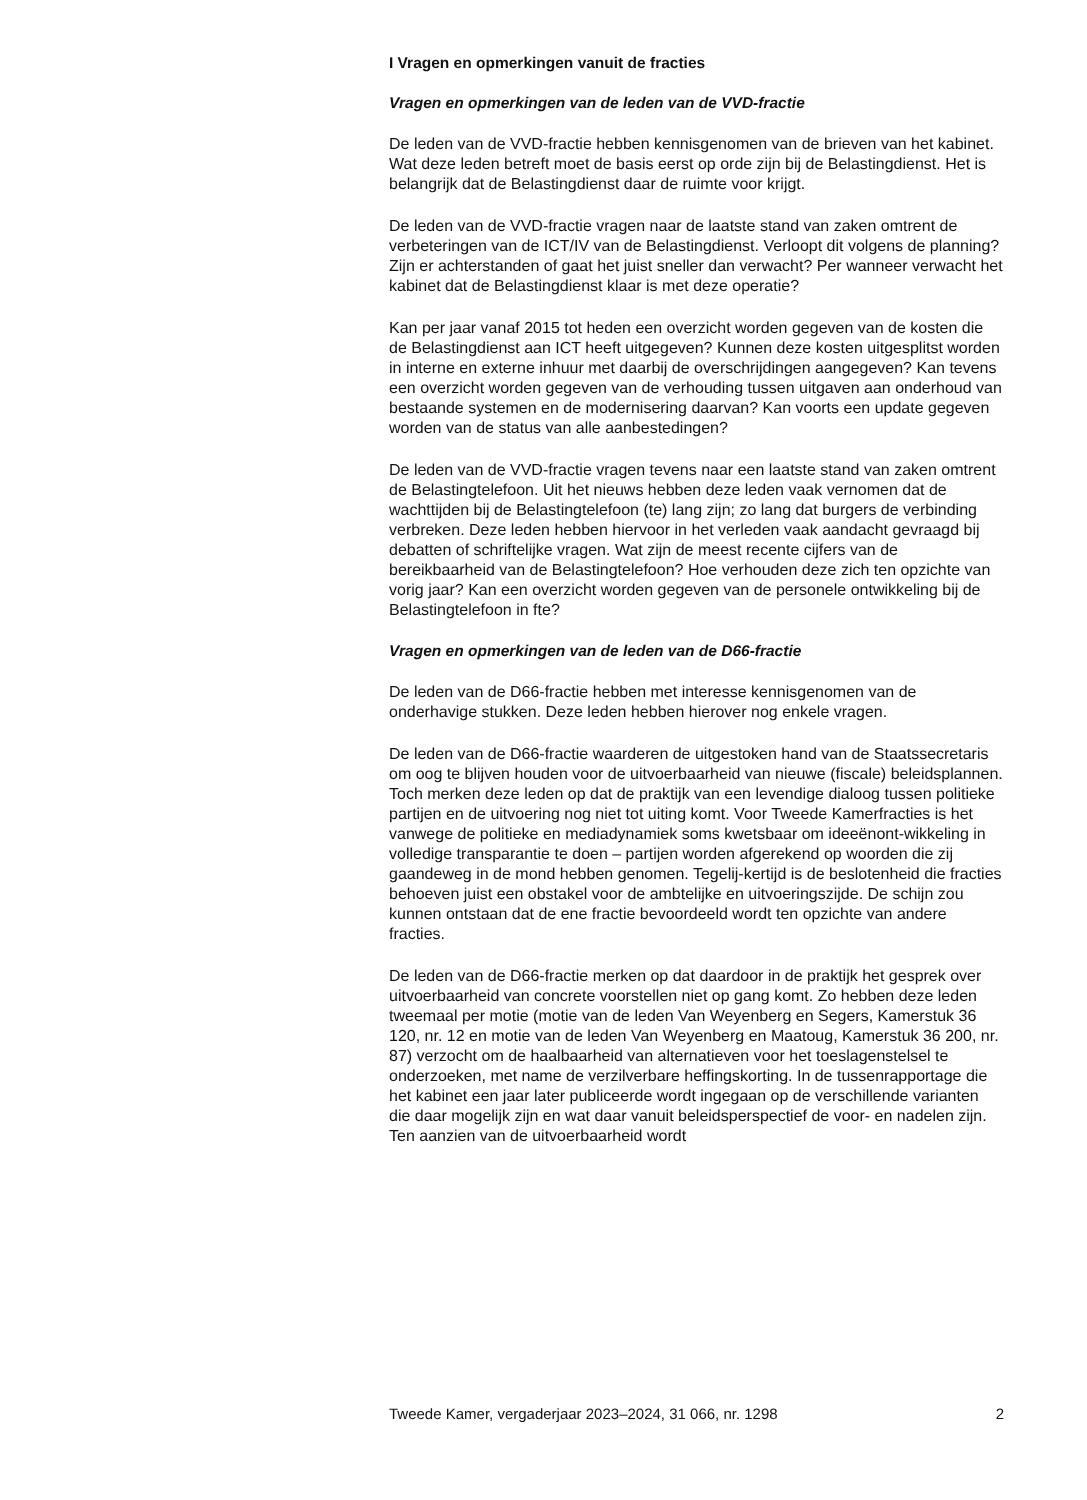I Vragen en opmerkingen vanuit de fracties
Vragen en opmerkingen van de leden van de VVD-fractie
De leden van de VVD-fractie hebben kennisgenomen van de brieven van het kabinet. Wat deze leden betreft moet de basis eerst op orde zijn bij de Belastingdienst. Het is belangrijk dat de Belastingdienst daar de ruimte voor krijgt.
De leden van de VVD-fractie vragen naar de laatste stand van zaken omtrent de verbeteringen van de ICT/IV van de Belastingdienst. Verloopt dit volgens de planning? Zijn er achterstanden of gaat het juist sneller dan verwacht? Per wanneer verwacht het kabinet dat de Belastingdienst klaar is met deze operatie?
Kan per jaar vanaf 2015 tot heden een overzicht worden gegeven van de kosten die de Belastingdienst aan ICT heeft uitgegeven? Kunnen deze kosten uitgesplitst worden in interne en externe inhuur met daarbij de overschrijdingen aangegeven? Kan tevens een overzicht worden gegeven van de verhouding tussen uitgaven aan onderhoud van bestaande systemen en de modernisering daarvan? Kan voorts een update gegeven worden van de status van alle aanbestedingen?
De leden van de VVD-fractie vragen tevens naar een laatste stand van zaken omtrent de Belastingtelefoon. Uit het nieuws hebben deze leden vaak vernomen dat de wachttijden bij de Belastingtelefoon (te) lang zijn; zo lang dat burgers de verbinding verbreken. Deze leden hebben hiervoor in het verleden vaak aandacht gevraagd bij debatten of schriftelijke vragen. Wat zijn de meest recente cijfers van de bereikbaarheid van de Belastingtelefoon? Hoe verhouden deze zich ten opzichte van vorig jaar? Kan een overzicht worden gegeven van de personele ontwikkeling bij de Belastingtelefoon in fte?
Vragen en opmerkingen van de leden van de D66-fractie
De leden van de D66-fractie hebben met interesse kennisgenomen van de onderhavige stukken. Deze leden hebben hierover nog enkele vragen.
De leden van de D66-fractie waarderen de uitgestoken hand van de Staatssecretaris om oog te blijven houden voor de uitvoerbaarheid van nieuwe (fiscale) beleidsplannen. Toch merken deze leden op dat de praktijk van een levendige dialoog tussen politieke partijen en de uitvoering nog niet tot uiting komt. Voor Tweede Kamerfracties is het vanwege de politieke en mediadynamiek soms kwetsbaar om ideeënont-wikkeling in volledige transparantie te doen – partijen worden afgerekend op woorden die zij gaandeweg in de mond hebben genomen. Tegelij-kertijd is de beslotenheid die fracties behoeven juist een obstakel voor de ambtelijke en uitvoeringszijde. De schijn zou kunnen ontstaan dat de ene fractie bevoordeeld wordt ten opzichte van andere fracties.
De leden van de D66-fractie merken op dat daardoor in de praktijk het gesprek over uitvoerbaarheid van concrete voorstellen niet op gang komt. Zo hebben deze leden tweemaal per motie (motie van de leden Van Weyenberg en Segers, Kamerstuk 36 120, nr. 12 en motie van de leden Van Weyenberg en Maatoug, Kamerstuk 36 200, nr. 87) verzocht om de haalbaarheid van alternatieven voor het toeslagenstelsel te onderzoeken, met name de verzilverbare heffingskorting. In de tussenrapportage die het kabinet een jaar later publiceerde wordt ingegaan op de verschillende varianten die daar mogelijk zijn en wat daar vanuit beleidsperspectief de voor- en nadelen zijn. Ten aanzien van de uitvoerbaarheid wordt
Tweede Kamer, vergaderjaar 2023–2024, 31 066, nr. 1298 2